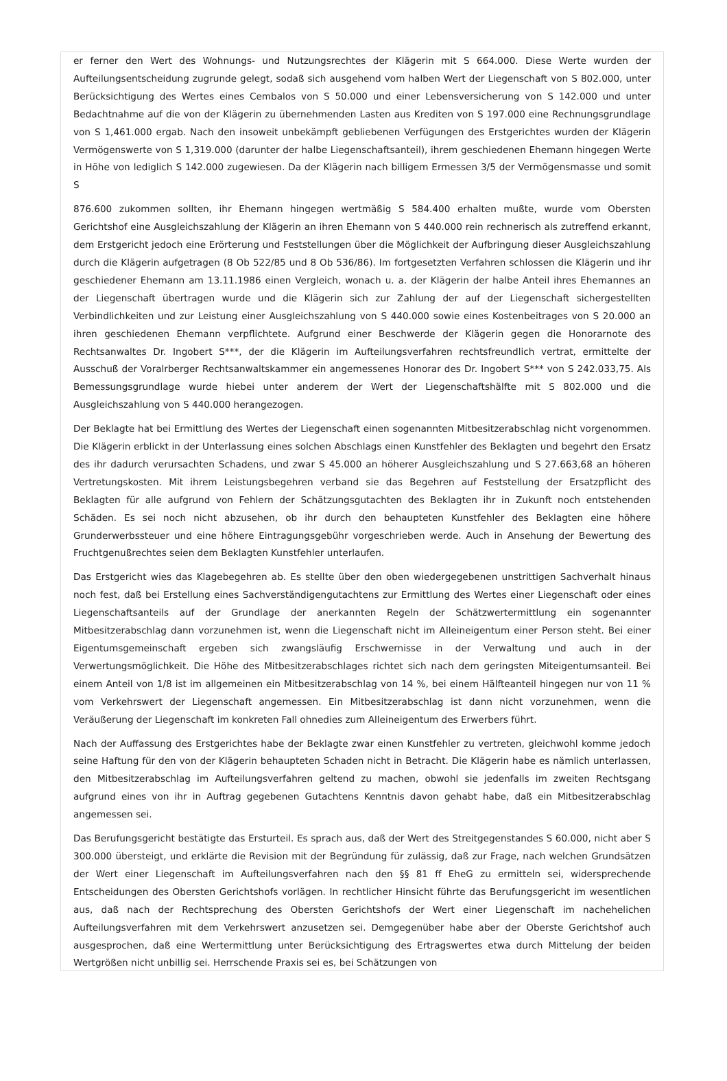er ferner den Wert des Wohnungs- und Nutzungsrechtes der Klägerin mit S 664.000. Diese Werte wurden der Aufteilungsentscheidung zugrunde gelegt, sodaß sich ausgehend vom halben Wert der Liegenschaft von S 802.000, unter Berücksichtigung des Wertes eines Cembalos von S 50.000 und einer Lebensversicherung von S 142.000 und unter Bedachtnahme auf die von der Klägerin zu übernehmenden Lasten aus Krediten von S 197.000 eine Rechnungsgrundlage von S 1,461.000 ergab. Nach den insoweit unbekämpft gebliebenen Verfügungen des Erstgerichtes wurden der Klägerin Vermögenswerte von S 1,319.000 (darunter der halbe Liegenschaftsanteil), ihrem geschiedenen Ehemann hingegen Werte in Höhe von lediglich S 142.000 zugewiesen. Da der Klägerin nach billigem Ermessen 3/5 der Vermögensmasse und somit S
876.600 zukommen sollten, ihr Ehemann hingegen wertmäßig S 584.400 erhalten mußte, wurde vom Obersten Gerichtshof eine Ausgleichszahlung der Klägerin an ihren Ehemann von S 440.000 rein rechnerisch als zutreffend erkannt, dem Erstgericht jedoch eine Erörterung und Feststellungen über die Möglichkeit der Aufbringung dieser Ausgleichszahlung durch die Klägerin aufgetragen (8 Ob 522/85 und 8 Ob 536/86). Im fortgesetzten Verfahren schlossen die Klägerin und ihr geschiedener Ehemann am 13.11.1986 einen Vergleich, wonach u. a. der Klägerin der halbe Anteil ihres Ehemannes an der Liegenschaft übertragen wurde und die Klägerin sich zur Zahlung der auf der Liegenschaft sichergestellten Verbindlichkeiten und zur Leistung einer Ausgleichszahlung von S 440.000 sowie eines Kostenbeitrages von S 20.000 an ihren geschiedenen Ehemann verpflichtete. Aufgrund einer Beschwerde der Klägerin gegen die Honorarnote des Rechtsanwaltes Dr. Ingobert S***, der die Klägerin im Aufteilungsverfahren rechtsfreundlich vertrat, ermittelte der Ausschuß der Voralrberger Rechtsanwaltskammer ein angemessenes Honorar des Dr. Ingobert S*** von S 242.033,75. Als Bemessungsgrundlage wurde hiebei unter anderem der Wert der Liegenschaftshälfte mit S 802.000 und die Ausgleichszahlung von S 440.000 herangezogen.
Der Beklagte hat bei Ermittlung des Wertes der Liegenschaft einen sogenannten Mitbesitzerabschlag nicht vorgenommen. Die Klägerin erblickt in der Unterlassung eines solchen Abschlags einen Kunstfehler des Beklagten und begehrt den Ersatz des ihr dadurch verursachten Schadens, und zwar S 45.000 an höherer Ausgleichszahlung und S 27.663,68 an höheren Vertretungskosten. Mit ihrem Leistungsbegehren verband sie das Begehren auf Feststellung der Ersatzpflicht des Beklagten für alle aufgrund von Fehlern der Schätzungsgutachten des Beklagten ihr in Zukunft noch entstehenden Schäden. Es sei noch nicht abzusehen, ob ihr durch den behaupteten Kunstfehler des Beklagten eine höhere Grunderwerbssteuer und eine höhere Eintragungsgebühr vorgeschrieben werde. Auch in Ansehung der Bewertung des Fruchtgenußrechtes seien dem Beklagten Kunstfehler unterlaufen.
Das Erstgericht wies das Klagebegehren ab. Es stellte über den oben wiedergegebenen unstrittigen Sachverhalt hinaus noch fest, daß bei Erstellung eines Sachverständigengutachtens zur Ermittlung des Wertes einer Liegenschaft oder eines Liegenschaftsanteils auf der Grundlage der anerkannten Regeln der Schätzwertermittlung ein sogenannter Mitbesitzerabschlag dann vorzunehmen ist, wenn die Liegenschaft nicht im Alleineigentum einer Person steht. Bei einer Eigentumsgemeinschaft ergeben sich zwangsläufig Erschwernisse in der Verwaltung und auch in der Verwertungsmöglichkeit. Die Höhe des Mitbesitzerabschlages richtet sich nach dem geringsten Miteigentumsanteil. Bei einem Anteil von 1/8 ist im allgemeinen ein Mitbesitzerabschlag von 14 %, bei einem Hälfteanteil hingegen nur von 11 % vom Verkehrswert der Liegenschaft angemessen. Ein Mitbesitzerabschlag ist dann nicht vorzunehmen, wenn die Veräußerung der Liegenschaft im konkreten Fall ohnedies zum Alleineigentum des Erwerbers führt.
Nach der Auffassung des Erstgerichtes habe der Beklagte zwar einen Kunstfehler zu vertreten, gleichwohl komme jedoch seine Haftung für den von der Klägerin behaupteten Schaden nicht in Betracht. Die Klägerin habe es nämlich unterlassen, den Mitbesitzerabschlag im Aufteilungsverfahren geltend zu machen, obwohl sie jedenfalls im zweiten Rechtsgang aufgrund eines von ihr in Auftrag gegebenen Gutachtens Kenntnis davon gehabt habe, daß ein Mitbesitzerabschlag angemessen sei.
Das Berufungsgericht bestätigte das Ersturteil. Es sprach aus, daß der Wert des Streitgegenstandes S 60.000, nicht aber S 300.000 übersteigt, und erklärte die Revision mit der Begründung für zulässig, daß zur Frage, nach welchen Grundsätzen der Wert einer Liegenschaft im Aufteilungsverfahren nach den §§ 81 ff EheG zu ermitteln sei, widersprechende Entscheidungen des Obersten Gerichtshofs vorlägen. In rechtlicher Hinsicht führte das Berufungsgericht im wesentlichen aus, daß nach der Rechtsprechung des Obersten Gerichtshofs der Wert einer Liegenschaft im nachehelichen Aufteilungsverfahren mit dem Verkehrswert anzusetzen sei. Demgegenüber habe aber der Oberste Gerichtshof auch ausgesprochen, daß eine Wertermittlung unter Berücksichtigung des Ertragswertes etwa durch Mittelung der beiden Wertgrößen nicht unbillig sei. Herrschende Praxis sei es, bei Schätzungen von